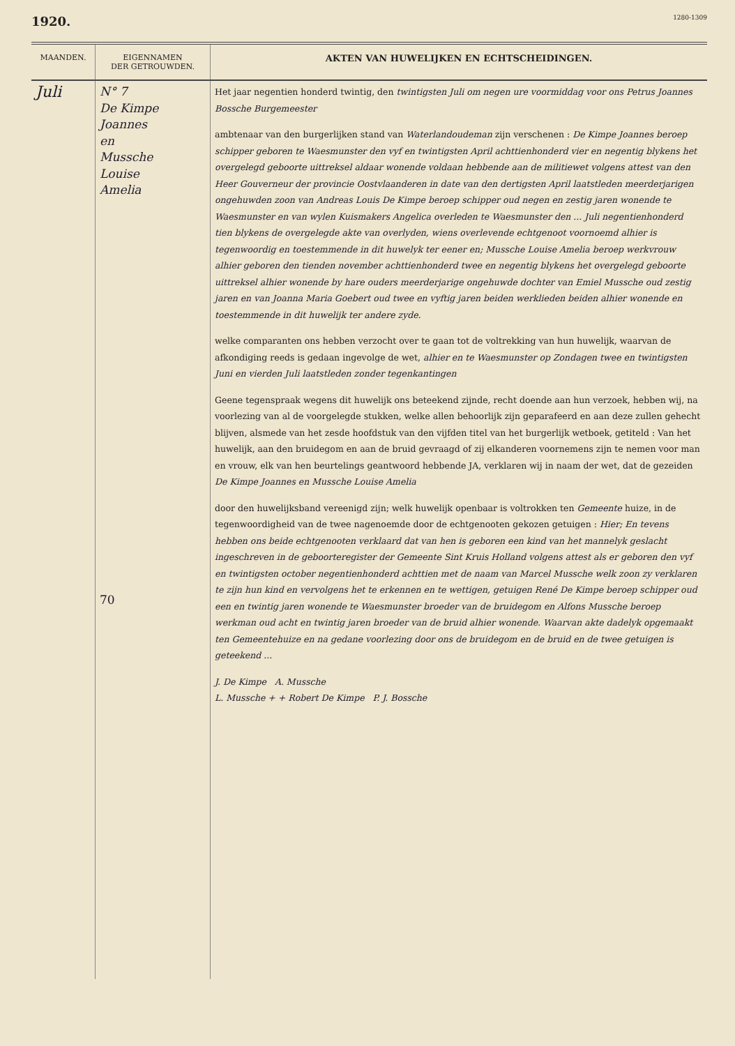1920. 1280-1309
MAANDEN.
EIGENNAMEN
DER GETROUWDEN.
AKTEN VAN HUWELIJKEN EN ECHTSCHEIDINGEN.
Juli
N° 7
De Kimpe
Joannes
en
Mussche
Louise
Amelia
70
Het jaar negentien honderd twintig, den twintigsten Juli om negen ure voormiddag voor ons Petrus Joannes Bossche Burgemeester
ambtenaar van den burgerlijken stand van Waterlandoudeman zijn verschenen : De Kimpe Joannes beroep schipper geboren te Waesmunster den vyf en twintigsten April achttienhonderd vier en negentig blykens het overgelegd geboorte uittreksel aldaar wonende voldaan hebbende aan de militiewet volgens attest van den Heer Gouverneur der provincie Oostvlaanderen in date van den dertigsten April laatstleden meerderjarigen ongehuwden zoon van Andreas Louis De Kimpe beroep schipper oud negen en zestig jaren wonende te Waesmunster en van wylen Kuismakers Angelica overleden te Waesmunster den ... Juli negentienhonderd tien blykens de overgelegde akte van overlyden, wiens overlevende echtgenoot voornoemd alhier is tegenwoordig en toestemmende in dit huwelyk ter eener en; Mussche Louise Amelia beroep werkvrouw alhier geboren den tienden november achttienhonderd twee en negentig blykens het overgelegd geboorte uittreksel alhier wonende by hare ouders meerderjarige ongehuwde dochter van Emiel Mussche oud zestig jaren en van Joanna Maria Goebert oud twee en vyftig jaren beiden werklieden beiden alhier wonende en toestemmende in dit huwelijk ter andere zyde.
welke comparanten ons hebben verzocht over te gaan tot de voltrekking van hun huwelijk, waarvan de afkondiging reeds is gedaan ingevolge de wet, alhier en te Waesmunster op Zondagen twee en twintigsten Juni en vierden Juli laatstleden zonder tegenkantingen
Geene tegenspraak wegens dit huwelijk ons beteekend zijnde, recht doende aan hun verzoek, hebben wij, na voorlezing van al de voorgelegde stukken, welke allen behoorlijk zijn geparafeerd en aan deze zullen gehecht blijven, alsmede van het zesde hoofdstuk van den vijfden titel van het burgerlijk wetboek, getiteld : Van het huwelijk, aan den bruidegom en aan de bruid gevraagd of zij elkanderen voornemens zijn te nemen voor man en vrouw, elk van hen beurtelings geantwoord hebbende JA, verklaren wij in naam der wet, dat de gezeiden De Kimpe Joannes en Mussche Louise Amelia
door den huwelijksband vereenigd zijn; welk huwelijk openbaar is voltrokken ten Gemeente huize, in de tegenwoordigheid van de twee nagenoemde door de echtgenooten gekozen getuigen : Hier; En tevens hebben ons beide echtgenooten verklaard dat van hen is geboren een kind van het mannelyk geslacht ingeschreven in de geboorteregister der Gemeente Sint Kruis Holland volgens attest als er geboren den vyf en twintigsten october negentienhonderd achttien met de naam van Marcel Mussche welk zoon zy verklaren te zijn hun kind en vervolgens het te erkennen en te wettigen, getuigen René De Kimpe beroep schipper oud een en twintig jaren wonende te Waesmunster broeder van de bruidegom en Alfons Mussche beroep werkman oud acht en twintig jaren broeder van de bruid alhier wonende. Waarvan akte dadelyk opgemaakt ten Gemeentehuize en na gedane voorlezing door ons de bruidegom en de bruid en de twee getuigen is geteekend ...
J. De Kimpe A. Mussche
L. Mussche + + Robert De Kimpe P. J. Bossche